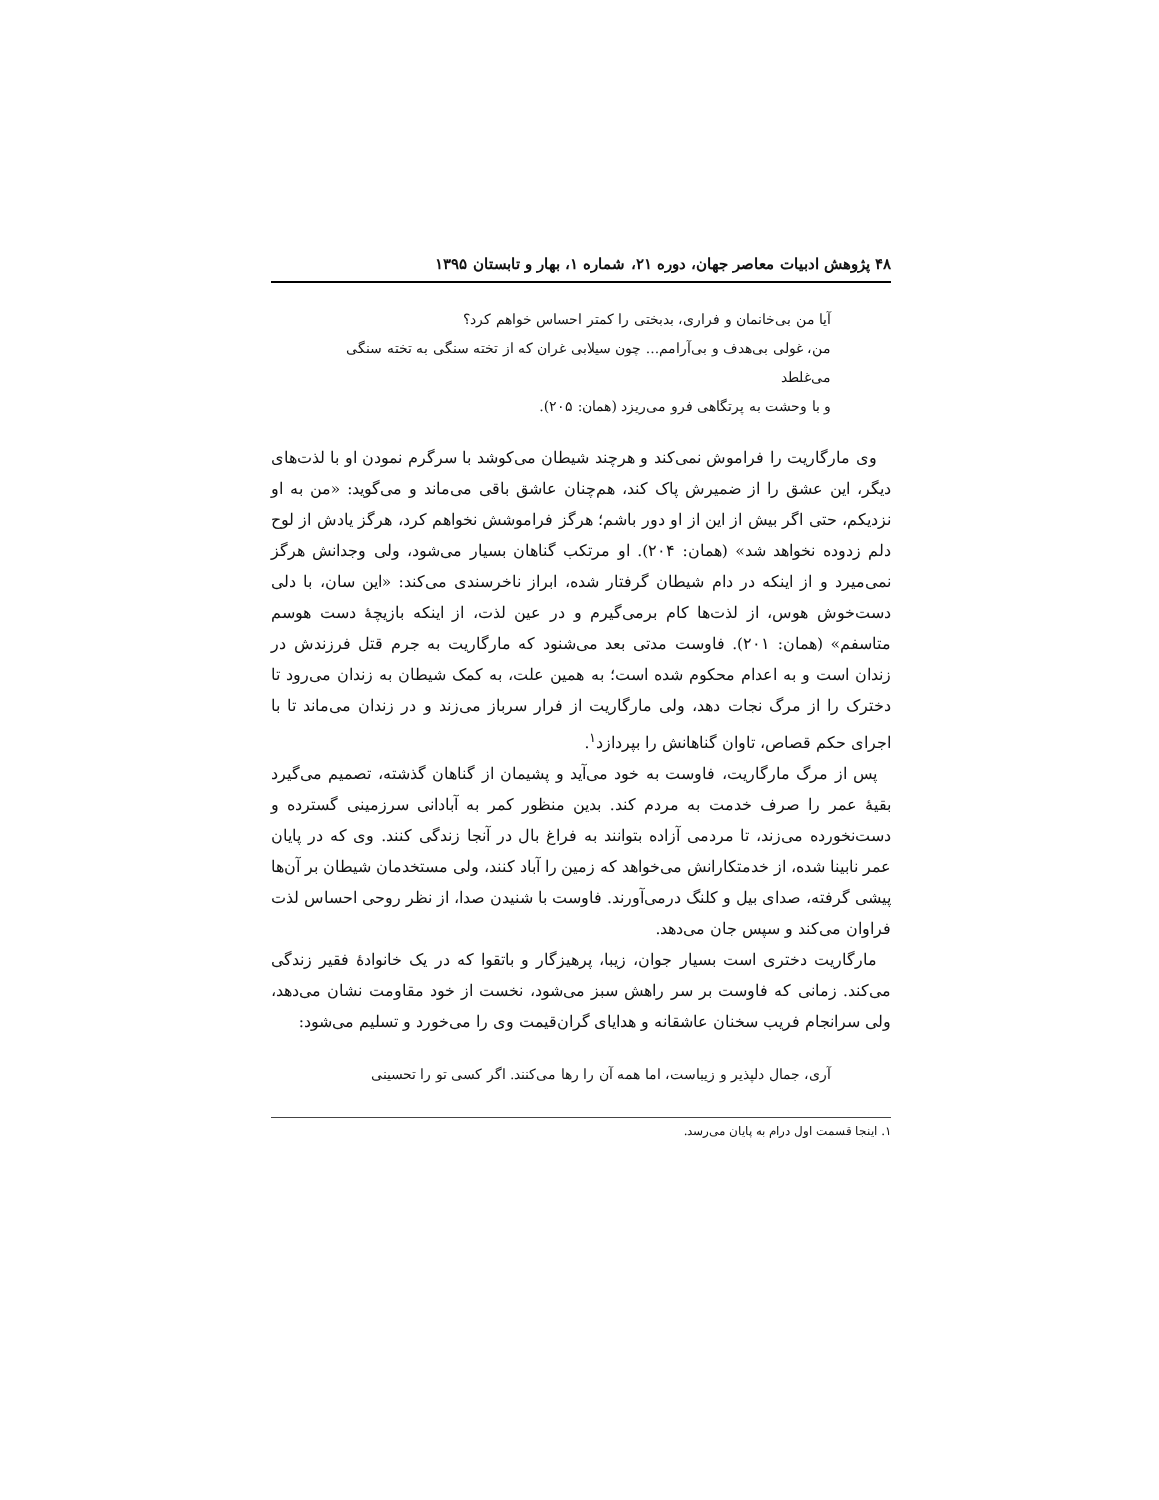۴۸ پژوهش ادبیات معاصر جهان، دوره ۲۱، شماره ۱، بهار و تابستان ۱۳۹۵
آیا من بی‌خانمان و فراری، بدبختی را کمتر احساس خواهم کرد؟
من، غولی بی‌هدف و بی‌آرامم... چون سیلابی غران که از تخته سنگی به تخته سنگی
می‌غلطد
و با وحشت به پرتگاهی فرو می‌ریزد (همان: ۲۰۵).
وی مارگاریت را فراموش نمی‌کند و هرچند شیطان می‌کوشد با سرگرم نمودن او با لذت‌های دیگر، این عشق را از ضمیرش پاک کند، هم‌چنان عاشق باقی می‌ماند و می‌گوید: «من به او نزدیکم، حتی اگر بیش از این از او دور باشم؛ هرگز فراموشش نخواهم کرد، هرگز یادش از لوح دلم زدوده نخواهد شد» (همان: ۲۰۴). او مرتکب گناهان بسیار می‌شود، ولی وجدانش هرگز نمی‌میرد و از اینکه در دام شیطان گرفتار شده، ابراز ناخرسندی می‌کند: «این سان، با دلی دست‌خوش هوس، از لذت‌ها کام برمی‌گیرم و در عین لذت، از اینکه بازیچهٔ دست هوسم متاسفم» (همان: ۲۰۱). فاوست مدتی بعد می‌شنود که مارگاریت به جرم قتل فرزندش در زندان است و به اعدام محکوم شده است؛ به همین علت، به کمک شیطان به زندان می‌رود تا دخترک را از مرگ نجات دهد، ولی مارگاریت از فرار سرباز می‌زند و در زندان می‌ماند تا با اجرای حکم قصاص، تاوان گناهانش را بپردازد<sup>۱</sup>.
پس از مرگ مارگاریت، فاوست به خود می‌آید و پشیمان از گناهان گذشته، تصمیم می‌گیرد بقیهٔ عمر را صرف خدمت به مردم کند. بدین منظور کمر به آبادانی سرزمینی گسترده و دست‌نخورده می‌زند، تا مردمی آزاده بتوانند به فراغ بال در آنجا زندگی کنند. وی که در پایان عمر نابینا شده، از خدمتکارانش می‌خواهد که زمین را آباد کنند، ولی مستخدمان شیطان بر آن‌ها پیشی گرفته، صدای بیل و کلنگ درمی‌آورند. فاوست با شنیدن صدا، از نظر روحی احساس لذت فراوان می‌کند و سپس جان می‌دهد.
مارگاریت دختری است بسیار جوان، زیبا، پرهیزگار و باتقوا که در یک خانوادهٔ فقیر زندگی می‌کند. زمانی که فاوست بر سر راهش سبز می‌شود، نخست از خود مقاومت نشان می‌دهد، ولی سرانجام فریب سخنان عاشقانه و هدایای گران‌قیمت وی را می‌خورد و تسلیم می‌شود:
آری، جمال دلپذیر و زیباست، اما همه آن را رها می‌کنند. اگر کسی تو را تحسینی
۱. اینجا قسمت اول درام به پایان می‌رسد.